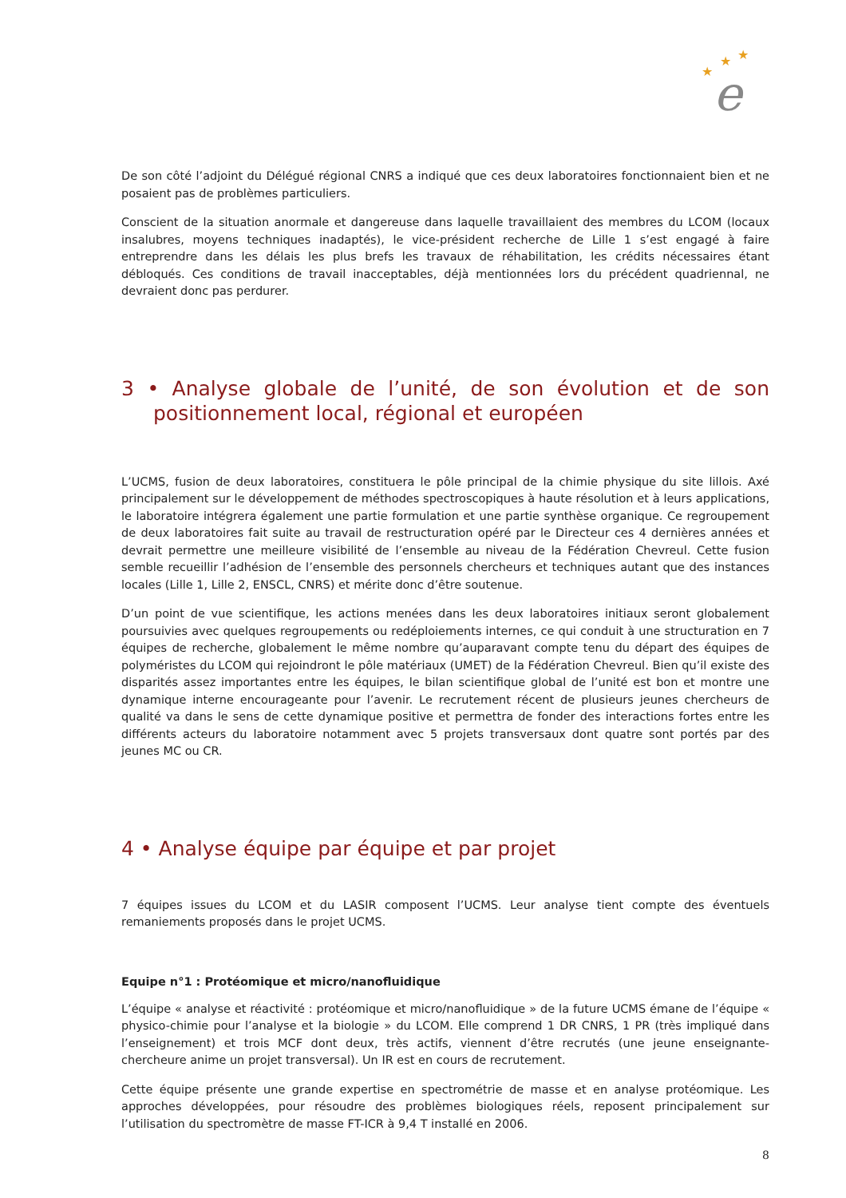★
★
★
e
De son côté l’adjoint du Délégué régional CNRS a indiqué que ces deux laboratoires fonctionnaient bien et ne posaient pas de problèmes particuliers.
Conscient de la situation anormale et dangereuse dans laquelle travaillaient des membres du LCOM (locaux insalubres, moyens techniques inadaptés), le vice-président recherche de Lille 1 s’est engagé à faire entreprendre dans les délais les plus brefs les travaux de réhabilitation, les crédits nécessaires étant débloqués. Ces conditions de travail inacceptables, déjà mentionnées lors du précédent quadriennal, ne devraient donc pas perdurer.
3 • Analyse globale de l’unité, de son évolution et de son positionnement local, régional et européen
L’UCMS, fusion de deux laboratoires, constituera le pôle principal de la chimie physique du site lillois. Axé principalement sur le développement de méthodes spectroscopiques à haute résolution et à leurs applications, le laboratoire intégrera également une partie formulation et une partie synthèse organique. Ce regroupement de deux laboratoires fait suite au travail de restructuration opéré par le Directeur ces 4 dernières années et devrait permettre une meilleure visibilité de l’ensemble au niveau de la Fédération Chevreul. Cette fusion semble recueillir l’adhésion de l’ensemble des personnels chercheurs et techniques autant que des instances locales (Lille 1, Lille 2, ENSCL, CNRS) et mérite donc d’être soutenue.
D’un point de vue scientifique, les actions menées dans les deux laboratoires initiaux seront globalement poursuivies avec quelques regroupements ou redéploiements internes, ce qui conduit à une structuration en 7 équipes de recherche, globalement le même nombre qu’auparavant compte tenu du départ des équipes de polyméristes du LCOM qui rejoindront le pôle matériaux (UMET) de la Fédération Chevreul. Bien qu’il existe des disparités assez importantes entre les équipes, le bilan scientifique global de l’unité est bon et montre une dynamique interne encourageante pour l’avenir. Le recrutement récent de plusieurs jeunes chercheurs de qualité va dans le sens de cette dynamique positive et permettra de fonder des interactions fortes entre les différents acteurs du laboratoire notamment avec 5 projets transversaux dont quatre sont portés par des jeunes MC ou CR.
4 • Analyse équipe par équipe et par projet
7 équipes issues du LCOM et du LASIR composent l’UCMS. Leur analyse tient compte des éventuels remaniements proposés dans le projet UCMS.
Equipe n°1 : Protéomique et micro/nanofluidique
L’équipe « analyse et réactivité : protéomique et micro/nanofluidique » de la future UCMS émane de l’équipe « physico-chimie pour l’analyse et la biologie » du LCOM. Elle comprend 1 DR CNRS, 1 PR (très impliqué dans l’enseignement) et trois MCF dont deux, très actifs, viennent d’être recrutés (une jeune enseignante-chercheure anime un projet transversal). Un IR est en cours de recrutement.
Cette équipe présente une grande expertise en spectrométrie de masse et en analyse protéomique. Les approches développées, pour résoudre des problèmes biologiques réels, reposent principalement sur l’utilisation du spectromètre de masse FT-ICR à 9,4 T installé en 2006.
8